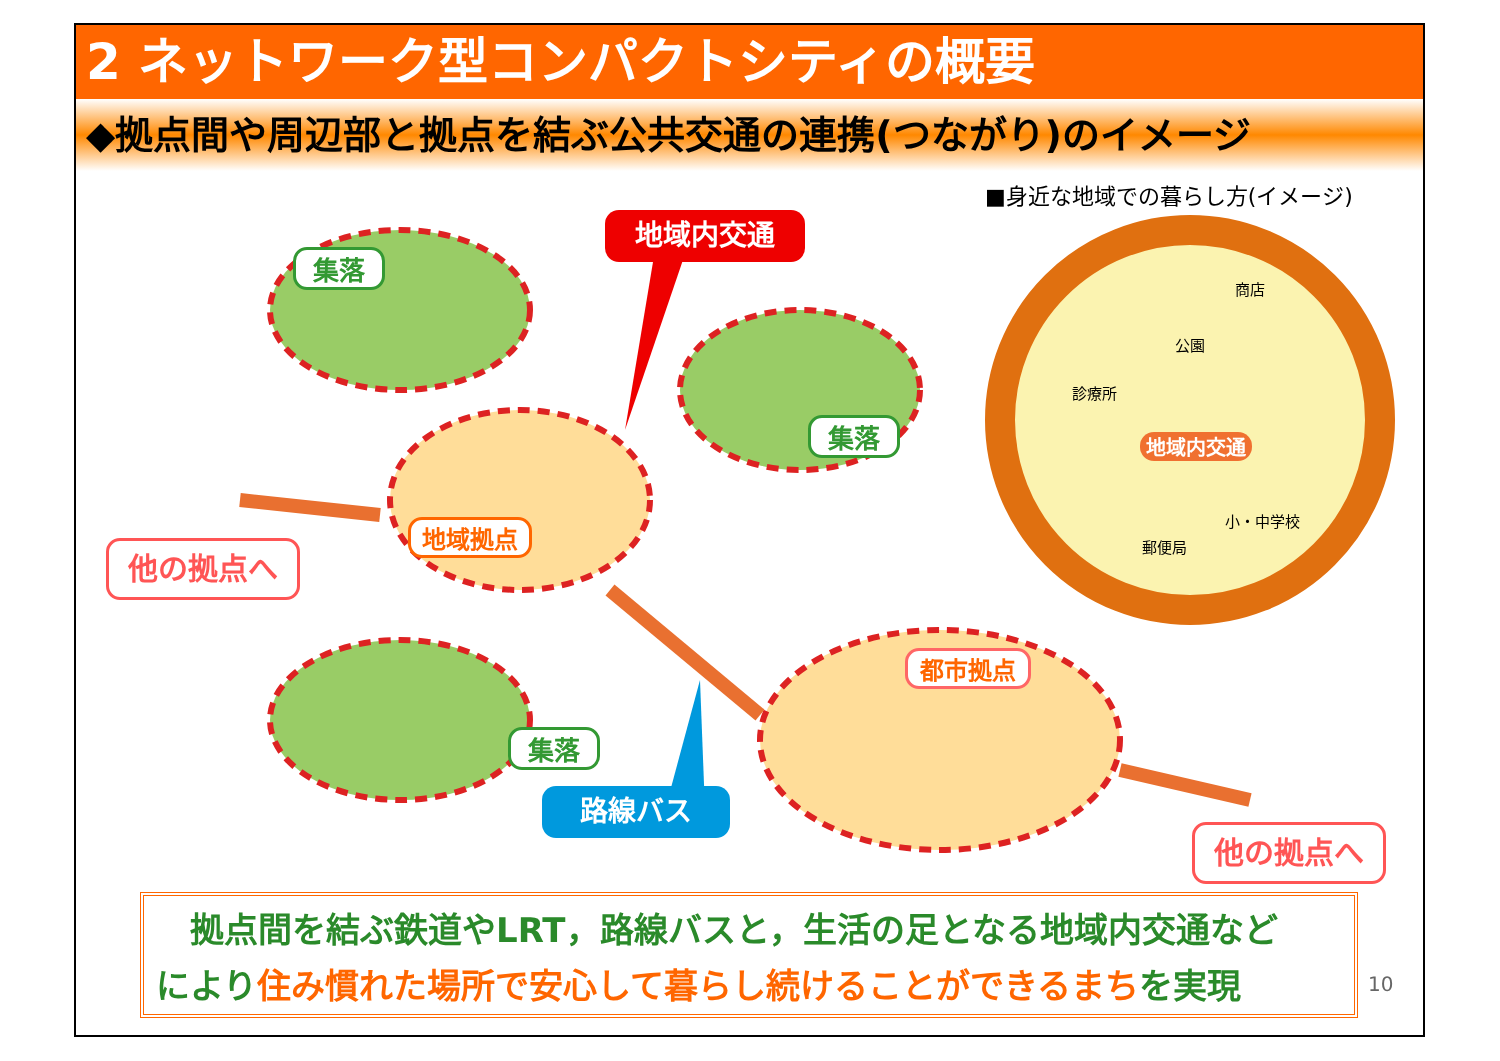2 ネットワーク型コンパクトシティの概要
◆拠点間や周辺部と拠点を結ぶ公共交通の連携(つながり)のイメージ
■身近な地域での暮らし方(イメージ)
地域内交通
集落
集落
集落
地域拠点
都市拠点
他の拠点へ
他の拠点へ
路線バス
商店
公園
診療所
地域内交通
小・中学校
郵便局
　拠点間を結ぶ鉄道やLRT，路線バスと，生活の足となる地域内交通など
により住み慣れた場所で安心して暮らし続けることができるまちを実現
10